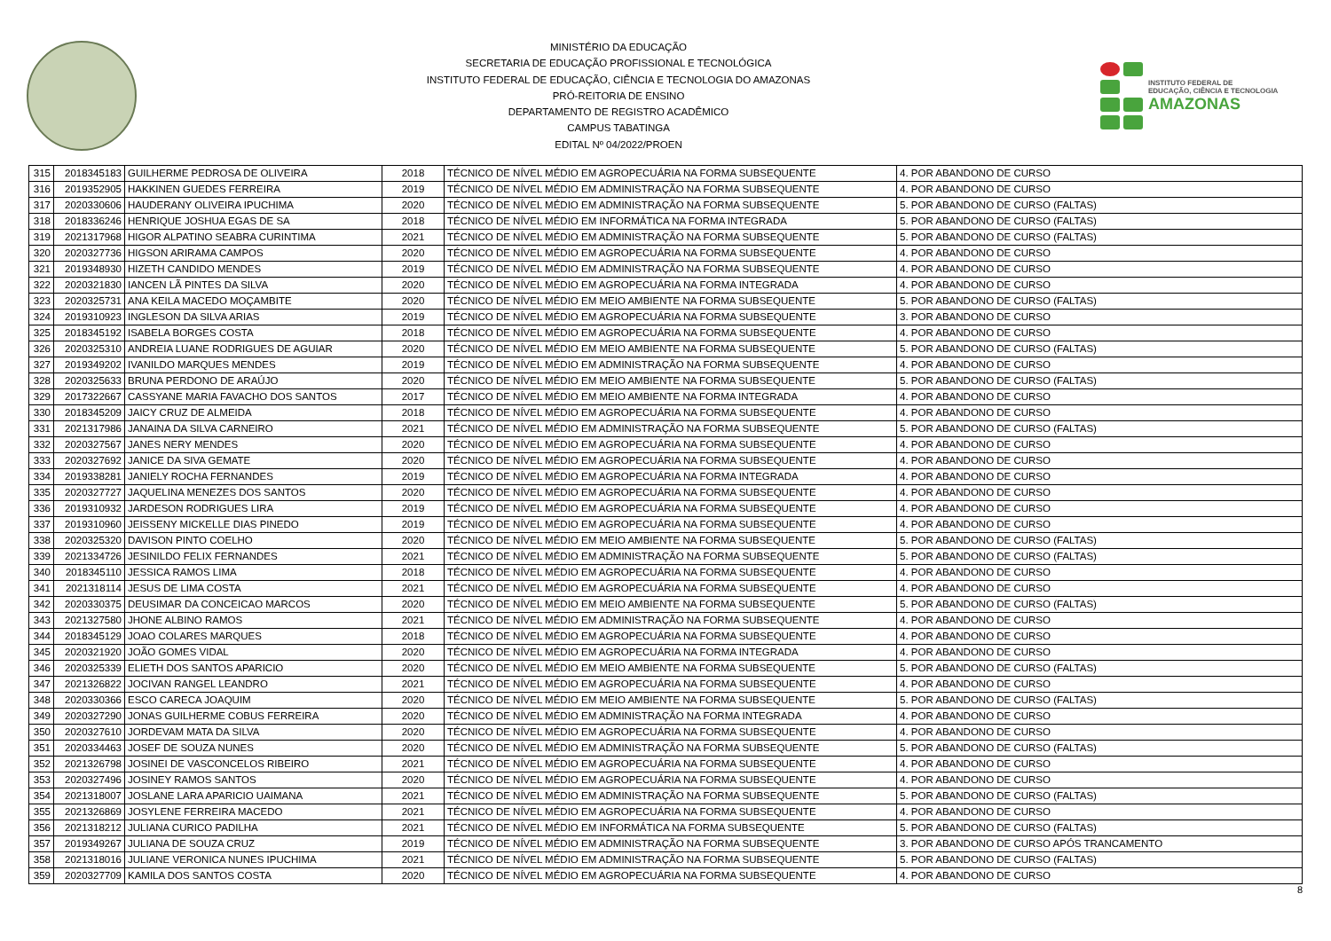MINISTÉRIO DA EDUCAÇÃO
SECRETARIA DE EDUCAÇÃO PROFISSIONAL E TECNOLÓGICA
INSTITUTO FEDERAL DE EDUCAÇÃO, CIÊNCIA E TECNOLOGIA DO AMAZONAS
PRÓ-REITORIA DE ENSINO
DEPARTAMENTO DE REGISTRO ACADÊMICO
CAMPUS TABATINGA
EDITAL Nº 04/2022/PROEN
INSTITUTO FEDERAL DE
EDUCAÇÃO, CIÊNCIA E TECNOLOGIA
AMAZONAS
| 315 | 2018345183 | GUILHERME PEDROSA DE OLIVEIRA | 2018 | TÉCNICO DE NÍVEL MÉDIO EM AGROPECUÁRIA NA FORMA SUBSEQUENTE | 4. POR ABANDONO DE CURSO |
| 316 | 2019352905 | HAKKINEN GUEDES FERREIRA | 2019 | TÉCNICO DE NÍVEL MÉDIO EM ADMINISTRAÇÃO NA FORMA SUBSEQUENTE | 4. POR ABANDONO DE CURSO |
| 317 | 2020330606 | HAUDERANY OLIVEIRA IPUCHIMA | 2020 | TÉCNICO DE NÍVEL MÉDIO EM ADMINISTRAÇÃO NA FORMA SUBSEQUENTE | 5. POR ABANDONO DE CURSO (FALTAS) |
| 318 | 2018336246 | HENRIQUE JOSHUA EGAS DE SA | 2018 | TÉCNICO DE NÍVEL MÉDIO EM INFORMÁTICA NA FORMA INTEGRADA | 5. POR ABANDONO DE CURSO (FALTAS) |
| 319 | 2021317968 | HIGOR ALPATINO SEABRA CURINTIMA | 2021 | TÉCNICO DE NÍVEL MÉDIO EM ADMINISTRAÇÃO NA FORMA SUBSEQUENTE | 5. POR ABANDONO DE CURSO (FALTAS) |
| 320 | 2020327736 | HIGSON ARIRAMA CAMPOS | 2020 | TÉCNICO DE NÍVEL MÉDIO EM AGROPECUÁRIA NA FORMA SUBSEQUENTE | 4. POR ABANDONO DE CURSO |
| 321 | 2019348930 | HIZETH CANDIDO MENDES | 2019 | TÉCNICO DE NÍVEL MÉDIO EM ADMINISTRAÇÃO NA FORMA SUBSEQUENTE | 4. POR ABANDONO DE CURSO |
| 322 | 2020321830 | IANCEN LÃ PINTES DA SILVA | 2020 | TÉCNICO DE NÍVEL MÉDIO EM AGROPECUÁRIA NA FORMA INTEGRADA | 4. POR ABANDONO DE CURSO |
| 323 | 2020325731 | ANA KEILA MACEDO MOÇAMBITE | 2020 | TÉCNICO DE NÍVEL MÉDIO EM MEIO AMBIENTE NA FORMA SUBSEQUENTE | 5. POR ABANDONO DE CURSO (FALTAS) |
| 324 | 2019310923 | INGLESON DA SILVA ARIAS | 2019 | TÉCNICO DE NÍVEL MÉDIO EM AGROPECUÁRIA NA FORMA SUBSEQUENTE | 3. POR ABANDONO DE CURSO |
| 325 | 2018345192 | ISABELA BORGES COSTA | 2018 | TÉCNICO DE NÍVEL MÉDIO EM AGROPECUÁRIA NA FORMA SUBSEQUENTE | 4. POR ABANDONO DE CURSO |
| 326 | 2020325310 | ANDREIA LUANE RODRIGUES DE AGUIAR | 2020 | TÉCNICO DE NÍVEL MÉDIO EM MEIO AMBIENTE NA FORMA SUBSEQUENTE | 5. POR ABANDONO DE CURSO (FALTAS) |
| 327 | 2019349202 | IVANILDO MARQUES MENDES | 2019 | TÉCNICO DE NÍVEL MÉDIO EM ADMINISTRAÇÃO NA FORMA SUBSEQUENTE | 4. POR ABANDONO DE CURSO |
| 328 | 2020325633 | BRUNA PERDONO DE ARAÚJO | 2020 | TÉCNICO DE NÍVEL MÉDIO EM MEIO AMBIENTE NA FORMA SUBSEQUENTE | 5. POR ABANDONO DE CURSO (FALTAS) |
| 329 | 2017322667 | CASSYANE MARIA FAVACHO DOS SANTOS | 2017 | TÉCNICO DE NÍVEL MÉDIO EM MEIO AMBIENTE NA FORMA INTEGRADA | 4. POR ABANDONO DE CURSO |
| 330 | 2018345209 | JAICY CRUZ DE ALMEIDA | 2018 | TÉCNICO DE NÍVEL MÉDIO EM AGROPECUÁRIA NA FORMA SUBSEQUENTE | 4. POR ABANDONO DE CURSO |
| 331 | 2021317986 | JANAINA DA SILVA CARNEIRO | 2021 | TÉCNICO DE NÍVEL MÉDIO EM ADMINISTRAÇÃO NA FORMA SUBSEQUENTE | 5. POR ABANDONO DE CURSO (FALTAS) |
| 332 | 2020327567 | JANES NERY MENDES | 2020 | TÉCNICO DE NÍVEL MÉDIO EM AGROPECUÁRIA NA FORMA SUBSEQUENTE | 4. POR ABANDONO DE CURSO |
| 333 | 2020327692 | JANICE DA SIVA GEMATE | 2020 | TÉCNICO DE NÍVEL MÉDIO EM AGROPECUÁRIA NA FORMA SUBSEQUENTE | 4. POR ABANDONO DE CURSO |
| 334 | 2019338281 | JANIELY ROCHA FERNANDES | 2019 | TÉCNICO DE NÍVEL MÉDIO EM AGROPECUÁRIA NA FORMA INTEGRADA | 4. POR ABANDONO DE CURSO |
| 335 | 2020327727 | JAQUELINA MENEZES DOS SANTOS | 2020 | TÉCNICO DE NÍVEL MÉDIO EM AGROPECUÁRIA NA FORMA SUBSEQUENTE | 4. POR ABANDONO DE CURSO |
| 336 | 2019310932 | JARDESON RODRIGUES LIRA | 2019 | TÉCNICO DE NÍVEL MÉDIO EM AGROPECUÁRIA NA FORMA SUBSEQUENTE | 4. POR ABANDONO DE CURSO |
| 337 | 2019310960 | JEISSENY MICKELLE DIAS PINEDO | 2019 | TÉCNICO DE NÍVEL MÉDIO EM AGROPECUÁRIA NA FORMA SUBSEQUENTE | 4. POR ABANDONO DE CURSO |
| 338 | 2020325320 | DAVISON PINTO COELHO | 2020 | TÉCNICO DE NÍVEL MÉDIO EM MEIO AMBIENTE NA FORMA SUBSEQUENTE | 5. POR ABANDONO DE CURSO (FALTAS) |
| 339 | 2021334726 | JESINILDO FELIX FERNANDES | 2021 | TÉCNICO DE NÍVEL MÉDIO EM ADMINISTRAÇÃO NA FORMA SUBSEQUENTE | 5. POR ABANDONO DE CURSO (FALTAS) |
| 340 | 2018345110 | JESSICA RAMOS LIMA | 2018 | TÉCNICO DE NÍVEL MÉDIO EM AGROPECUÁRIA NA FORMA SUBSEQUENTE | 4. POR ABANDONO DE CURSO |
| 341 | 2021318114 | JESUS DE LIMA COSTA | 2021 | TÉCNICO DE NÍVEL MÉDIO EM AGROPECUÁRIA NA FORMA SUBSEQUENTE | 4. POR ABANDONO DE CURSO |
| 342 | 2020330375 | DEUSIMAR DA CONCEICAO MARCOS | 2020 | TÉCNICO DE NÍVEL MÉDIO EM MEIO AMBIENTE NA FORMA SUBSEQUENTE | 5. POR ABANDONO DE CURSO (FALTAS) |
| 343 | 2021327580 | JHONE ALBINO RAMOS | 2021 | TÉCNICO DE NÍVEL MÉDIO EM ADMINISTRAÇÃO NA FORMA SUBSEQUENTE | 4. POR ABANDONO DE CURSO |
| 344 | 2018345129 | JOAO COLARES MARQUES | 2018 | TÉCNICO DE NÍVEL MÉDIO EM AGROPECUÁRIA NA FORMA SUBSEQUENTE | 4. POR ABANDONO DE CURSO |
| 345 | 2020321920 | JOÃO GOMES VIDAL | 2020 | TÉCNICO DE NÍVEL MÉDIO EM AGROPECUÁRIA NA FORMA INTEGRADA | 4. POR ABANDONO DE CURSO |
| 346 | 2020325339 | ELIETH DOS SANTOS APARICIO | 2020 | TÉCNICO DE NÍVEL MÉDIO EM MEIO AMBIENTE NA FORMA SUBSEQUENTE | 5. POR ABANDONO DE CURSO (FALTAS) |
| 347 | 2021326822 | JOCIVAN RANGEL LEANDRO | 2021 | TÉCNICO DE NÍVEL MÉDIO EM AGROPECUÁRIA NA FORMA SUBSEQUENTE | 4. POR ABANDONO DE CURSO |
| 348 | 2020330366 | ESCO CARECA JOAQUIM | 2020 | TÉCNICO DE NÍVEL MÉDIO EM MEIO AMBIENTE NA FORMA SUBSEQUENTE | 5. POR ABANDONO DE CURSO (FALTAS) |
| 349 | 2020327290 | JONAS GUILHERME COBUS FERREIRA | 2020 | TÉCNICO DE NÍVEL MÉDIO EM ADMINISTRAÇÃO NA FORMA INTEGRADA | 4. POR ABANDONO DE CURSO |
| 350 | 2020327610 | JORDEVAM MATA DA SILVA | 2020 | TÉCNICO DE NÍVEL MÉDIO EM AGROPECUÁRIA NA FORMA SUBSEQUENTE | 4. POR ABANDONO DE CURSO |
| 351 | 2020334463 | JOSEF DE SOUZA NUNES | 2020 | TÉCNICO DE NÍVEL MÉDIO EM ADMINISTRAÇÃO NA FORMA SUBSEQUENTE | 5. POR ABANDONO DE CURSO (FALTAS) |
| 352 | 2021326798 | JOSINEI DE VASCONCELOS RIBEIRO | 2021 | TÉCNICO DE NÍVEL MÉDIO EM AGROPECUÁRIA NA FORMA SUBSEQUENTE | 4. POR ABANDONO DE CURSO |
| 353 | 2020327496 | JOSINEY RAMOS SANTOS | 2020 | TÉCNICO DE NÍVEL MÉDIO EM AGROPECUÁRIA NA FORMA SUBSEQUENTE | 4. POR ABANDONO DE CURSO |
| 354 | 2021318007 | JOSLANE LARA APARICIO UAIMANA | 2021 | TÉCNICO DE NÍVEL MÉDIO EM ADMINISTRAÇÃO NA FORMA SUBSEQUENTE | 5. POR ABANDONO DE CURSO (FALTAS) |
| 355 | 2021326869 | JOSYLENE FERREIRA MACEDO | 2021 | TÉCNICO DE NÍVEL MÉDIO EM AGROPECUÁRIA NA FORMA SUBSEQUENTE | 4. POR ABANDONO DE CURSO |
| 356 | 2021318212 | JULIANA CURICO PADILHA | 2021 | TÉCNICO DE NÍVEL MÉDIO EM INFORMÁTICA NA FORMA SUBSEQUENTE | 5. POR ABANDONO DE CURSO (FALTAS) |
| 357 | 2019349267 | JULIANA DE SOUZA CRUZ | 2019 | TÉCNICO DE NÍVEL MÉDIO EM ADMINISTRAÇÃO NA FORMA SUBSEQUENTE | 3. POR ABANDONO DE CURSO APÓS TRANCAMENTO |
| 358 | 2021318016 | JULIANE VERONICA NUNES IPUCHIMA | 2021 | TÉCNICO DE NÍVEL MÉDIO EM ADMINISTRAÇÃO NA FORMA SUBSEQUENTE | 5. POR ABANDONO DE CURSO (FALTAS) |
| 359 | 2020327709 | KAMILA DOS SANTOS COSTA | 2020 | TÉCNICO DE NÍVEL MÉDIO EM AGROPECUÁRIA NA FORMA SUBSEQUENTE | 4. POR ABANDONO DE CURSO |
8